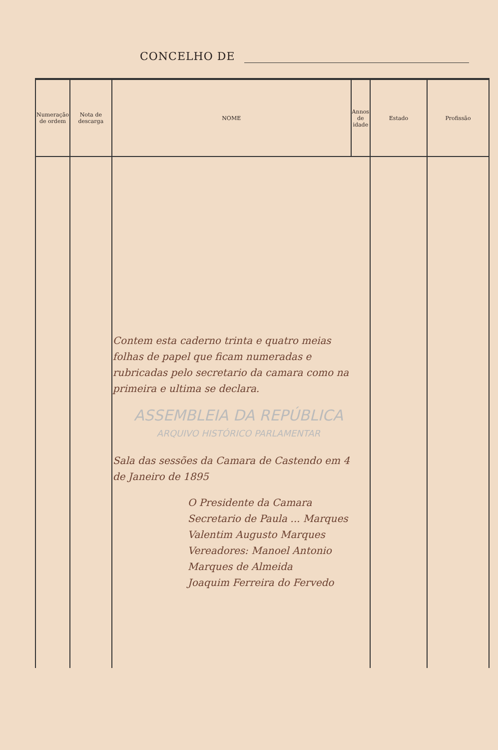CONCELHO DE
| Numeração de ordem | Nota de descarga | NOME | Annos de idade | Estado | Profissão |
| --- | --- | --- | --- | --- | --- |
| | | Contem esta caderno trinta e quatro meias folhas de papel que ficam numeradas e rubricadas pelo secretario da camara como na primeira e ultima se declara. ASSEMBLEIA DA REPÚBLICA ARQUIVO HISTÓRICO PARLAMENTAR Sala das sessões da Camara de Castendo em 4 de Janeiro de 1895 O Presidente da Camara Secretario de Paula ... Marques Valentim Augusto Marques Vereadores: Manoel Antonio Marques de Almeida Joaquim Ferreira do Fervedo | | | |